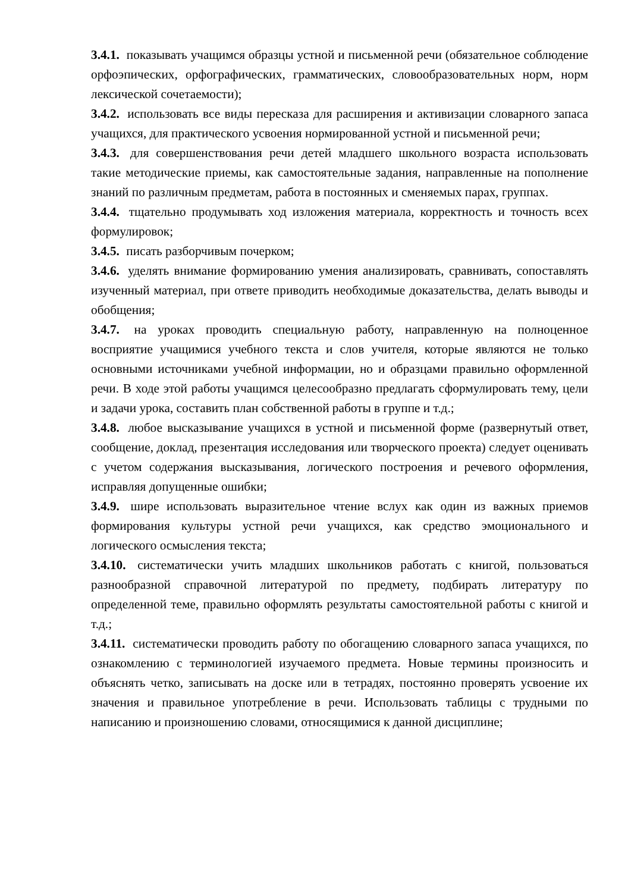3.4.1. показывать учащимся образцы устной и письменной речи (обязательное соблюдение орфоэпических, орфографических, грамматических, словообразовательных норм, норм лексической сочетаемости);
3.4.2. использовать все виды пересказа для расширения и активизации словарного запаса учащихся, для практического усвоения нормированной устной и письменной речи;
3.4.3. для совершенствования речи детей младшего школьного возраста использовать такие методические приемы, как самостоятельные задания, направленные на пополнение знаний по различным предметам, работа в постоянных и сменяемых парах, группах.
3.4.4. тщательно продумывать ход изложения материала, корректность и точность всех формулировок;
3.4.5. писать разборчивым почерком;
3.4.6. уделять внимание формированию умения анализировать, сравнивать, сопоставлять изученный материал, при ответе приводить необходимые доказательства, делать выводы и обобщения;
3.4.7. на уроках проводить специальную работу, направленную на полноценное восприятие учащимися учебного текста и слов учителя, которые являются не только основными источниками учебной информации, но и образцами правильно оформленной речи. В ходе этой работы учащимся целесообразно предлагать сформулировать тему, цели и задачи урока, составить план собственной работы в группе и т.д.;
3.4.8. любое высказывание учащихся в устной и письменной форме (развернутый ответ, сообщение, доклад, презентация исследования или творческого проекта) следует оценивать с учетом содержания высказывания, логического построения и речевого оформления, исправляя допущенные ошибки;
3.4.9. шире использовать выразительное чтение вслух как один из важных приемов формирования культуры устной речи учащихся, как средство эмоционального и логического осмысления текста;
3.4.10. систематически учить младших школьников работать с книгой, пользоваться разнообразной справочной литературой по предмету, подбирать литературу по определенной теме, правильно оформлять результаты самостоятельной работы с книгой и т.д.;
3.4.11. систематически проводить работу по обогащению словарного запаса учащихся, по ознакомлению с терминологией изучаемого предмета. Новые термины произносить и объяснять четко, записывать на доске или в тетрадях, постоянно проверять усвоение их значения и правильное употребление в речи. Использовать таблицы с трудными по написанию и произношению словами, относящимися к данной дисциплине;